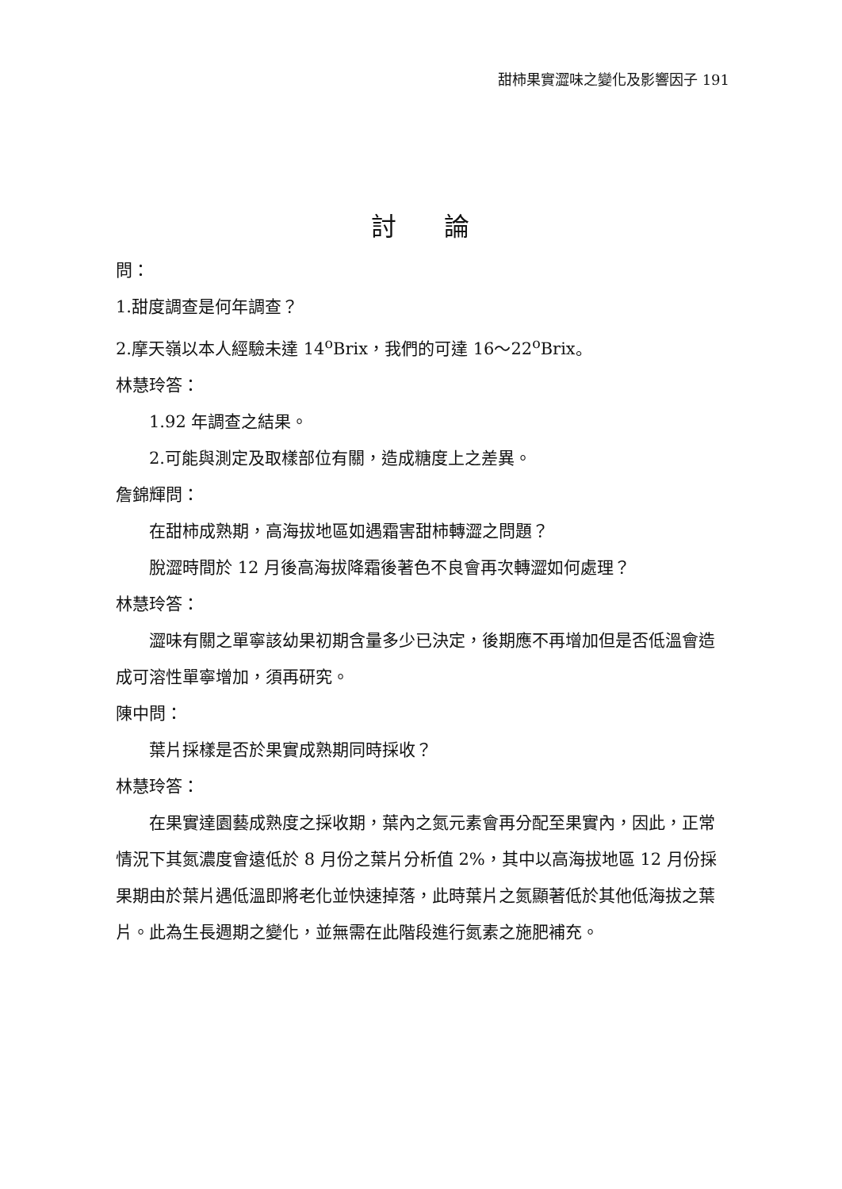甜柿果實澀味之變化及影響因子 191
討論
問：
1.甜度調查是何年調查？
2.摩天嶺以本人經驗未達 14<sup>o</sup>Brix，我們的可達 16～22<sup>o</sup>Brix。
林慧玲答：
1.92 年調查之結果。
2.可能與測定及取樣部位有關，造成糖度上之差異。
詹錦輝問：
在甜柿成熟期，高海拔地區如遇霜害甜柿轉澀之問題？
脫澀時間於 12 月後高海拔降霜後著色不良會再次轉澀如何處理？
林慧玲答：
澀味有關之單寧該幼果初期含量多少已決定，後期應不再增加但是否低溫會造成可溶性單寧增加，須再研究。
陳中問：
葉片採樣是否於果實成熟期同時採收？
林慧玲答：
在果實達園藝成熟度之採收期，葉內之氮元素會再分配至果實內，因此，正常情況下其氮濃度會遠低於 8 月份之葉片分析值 2%，其中以高海拔地區 12 月份採果期由於葉片遇低溫即將老化並快速掉落，此時葉片之氮顯著低於其他低海拔之葉片。此為生長週期之變化，並無需在此階段進行氮素之施肥補充。